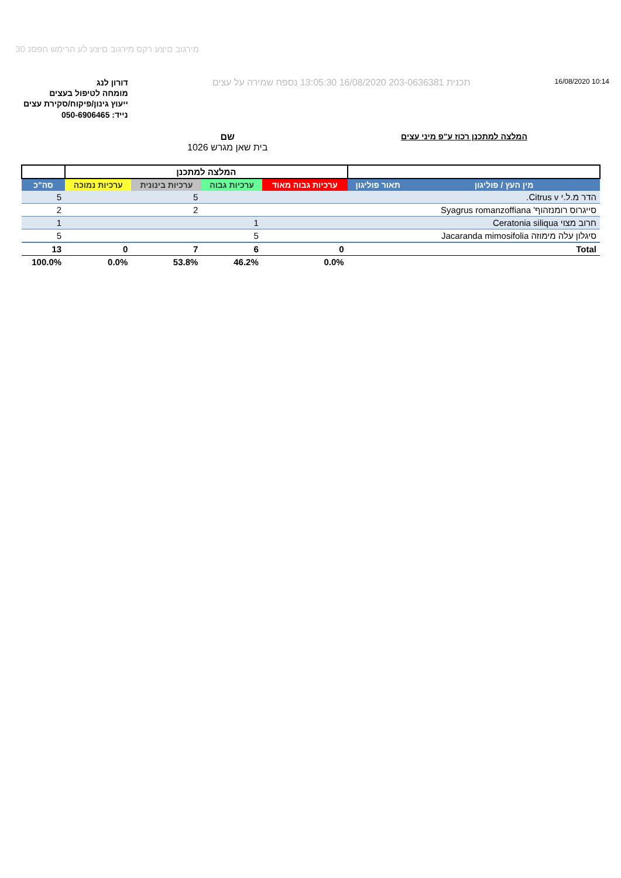מירגוב םיצע רקס מירגוב םיצע לע הרימש חפסנ 30
דורון לנג
מומחה לטיפול בעצים
ייעוץ גינון/פיקוח/סקירת עצים
נייד: 050-6906465
תכנית 203-0636381 16/08/2020 13:05:30 נספח שמירה על עצים
16/08/2020 10:14
המלצה למתכנן רכוז ע"פ מיני עצים
שם
בית שאן מגרש 1026
| | | המלצה למתכנן | | | | |
| --- | --- | --- | --- | --- | --- | --- |
| מין העץ / פוליגון | תאור פוליגון | ערכיות גבוה מאוד | ערכיות גבוה | ערכיות בינונית | ערכיות נמוכה | סה"כ |
| הדר מ.ל.י Citrus v. | | | | 5 | | 5 |
| סייגרוס רומנזהוף' Syagrus romanzoffiana | | | | 2 | | 2 |
| חרוב מצוי Ceratonia siliqua | | | 1 | | | 1 |
| סיגלון עלה מימוזה Jacaranda mimosifolia | | | 5 | | | 5 |
| Total | | 0 | 6 | 7 | 0 | 13 |
| | | 0.0% | 46.2% | 53.8% | 0.0% | 100.0% |